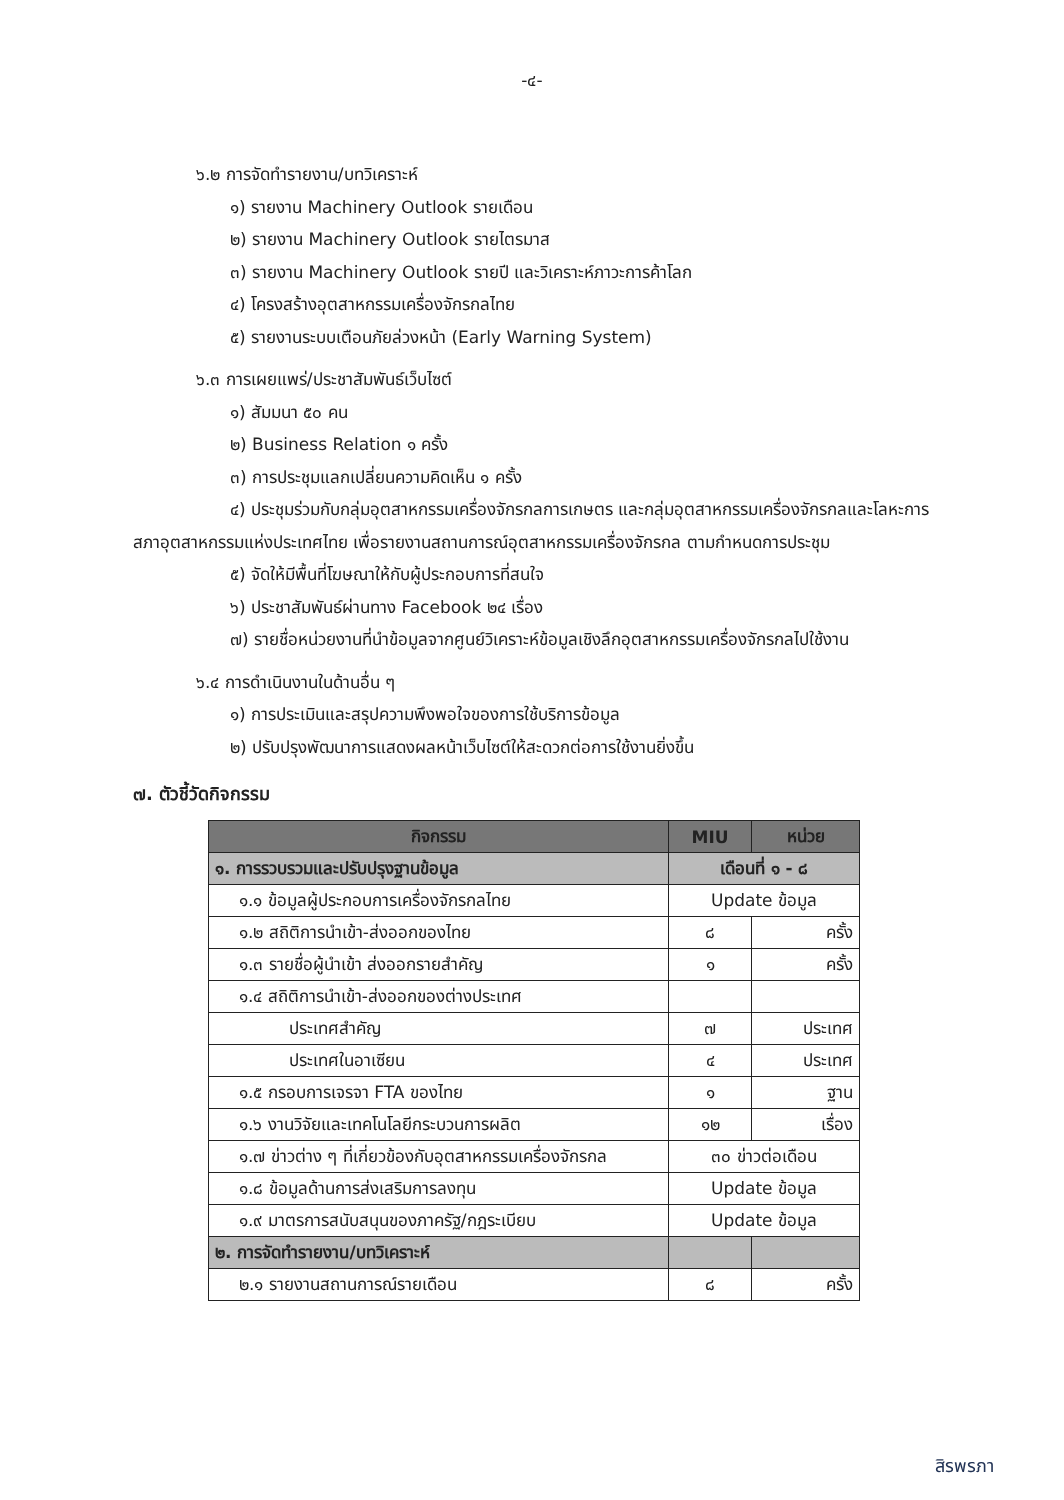-๔-
๖.๒ การจัดทำรายงาน/บทวิเคราะห์
๑) รายงาน Machinery Outlook รายเดือน
๒) รายงาน Machinery Outlook รายไตรมาส
๓) รายงาน Machinery Outlook รายปี และวิเคราะห์ภาวะการค้าโลก
๔) โครงสร้างอุตสาหกรรมเครื่องจักรกลไทย
๕) รายงานระบบเตือนภัยล่วงหน้า (Early Warning System)
๖.๓ การเผยแพร่/ประชาสัมพันธ์เว็บไซต์
๑) สัมมนา ๕๐ คน
๒) Business Relation ๑ ครั้ง
๓) การประชุมแลกเปลี่ยนความคิดเห็น ๑ ครั้ง
๔) ประชุมร่วมกับกลุ่มอุตสาหกรรมเครื่องจักรกลการเกษตร และกลุ่มอุตสาหกรรมเครื่องจักรกลและโลหะการ สภาอุตสาหกรรมแห่งประเทศไทย เพื่อรายงานสถานการณ์อุตสาหกรรมเครื่องจักรกล ตามกำหนดการประชุม
๕) จัดให้มีพื้นที่โฆษณาให้กับผู้ประกอบการที่สนใจ
๖) ประชาสัมพันธ์ผ่านทาง Facebook ๒๔ เรื่อง
๗) รายชื่อหน่วยงานที่นำข้อมูลจากศูนย์วิเคราะห์ข้อมูลเชิงลึกอุตสาหกรรมเครื่องจักรกลไปใช้งาน
๖.๔ การดำเนินงานในด้านอื่น ๆ
๑) การประเมินและสรุปความพึงพอใจของการใช้บริการข้อมูล
๒) ปรับปรุงพัฒนาการแสดงผลหน้าเว็บไซต์ให้สะดวกต่อการใช้งานยิ่งขึ้น
๗. ตัวชี้วัดกิจกรรม
| กิจกรรม | MIU | หน่วย |
| --- | --- | --- |
| ๑. การรวบรวมและปรับปรุงฐานข้อมูล | เดือนที่ ๑ - ๘ | |
| ๑.๑ ข้อมูลผู้ประกอบการเครื่องจักรกลไทย | Update ข้อมูล | |
| ๑.๒ สถิติการนำเข้า-ส่งออกของไทย | ๘ | ครั้ง |
| ๑.๓ รายชื่อผู้นำเข้า ส่งออกรายสำคัญ | ๑ | ครั้ง |
| ๑.๔ สถิติการนำเข้า-ส่งออกของต่างประเทศ | | |
| ประเทศสำคัญ | ๗ | ประเทศ |
| ประเทศในอาเซียน | ๔ | ประเทศ |
| ๑.๕ กรอบการเจรจา FTA ของไทย | ๑ | ฐาน |
| ๑.๖ งานวิจัยและเทคโนโลยีกระบวนการผลิต | ๑๒ | เรื่อง |
| ๑.๗ ข่าวต่าง ๆ ที่เกี่ยวข้องกับอุตสาหกรรมเครื่องจักรกล | ๓๐ ข่าวต่อเดือน | |
| ๑.๘ ข้อมูลด้านการส่งเสริมการลงทุน | Update ข้อมูล | |
| ๑.๙ มาตรการสนับสนุนของภาครัฐ/กฎระเบียบ | Update ข้อมูล | |
| ๒. การจัดทำรายงาน/บทวิเคราะห์ | | |
| ๒.๑ รายงานสถานการณ์รายเดือน | ๘ | ครั้ง |
สิรพรภา